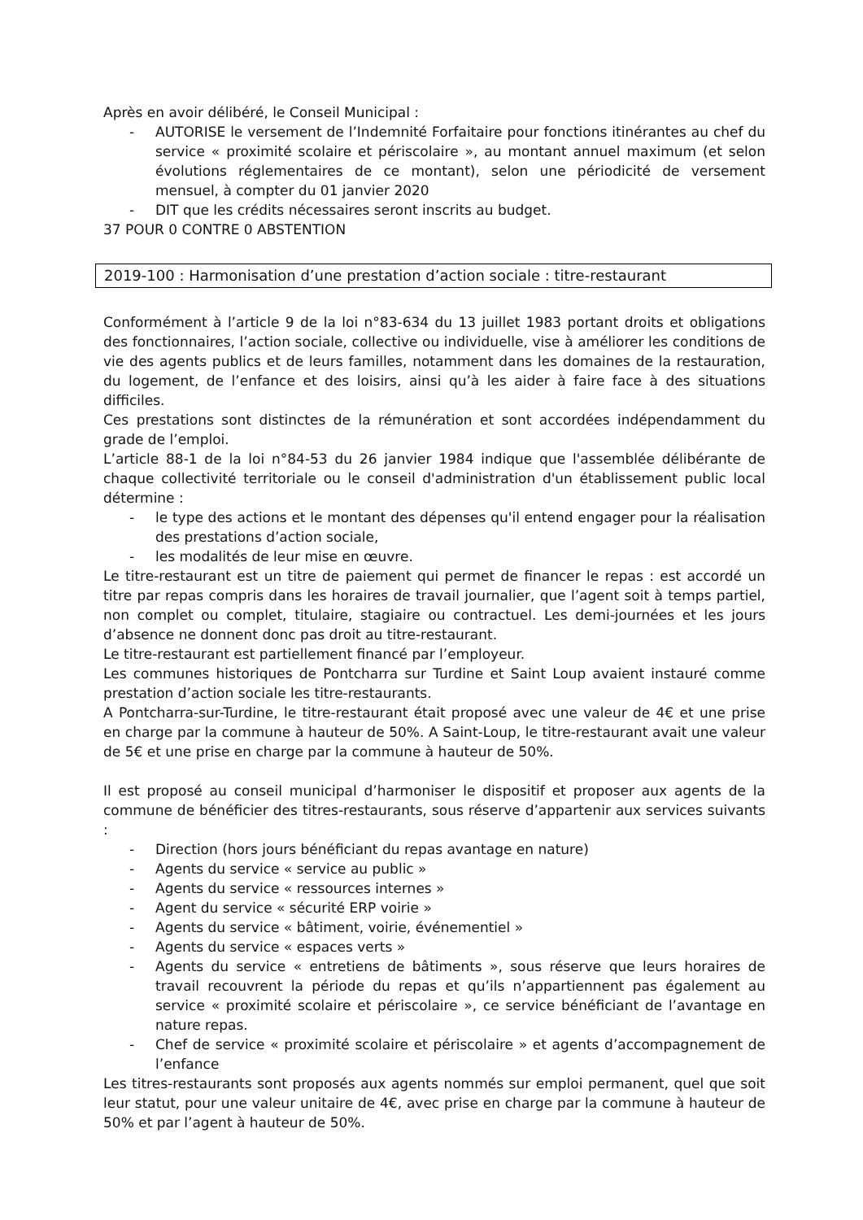Après en avoir délibéré, le Conseil Municipal :
- AUTORISE le versement de l’Indemnité Forfaitaire pour fonctions itinérantes au chef du service « proximité scolaire et périscolaire », au montant annuel maximum (et selon évolutions réglementaires de ce montant), selon une périodicité de versement mensuel, à compter du 01 janvier 2020
- DIT que les crédits nécessaires seront inscrits au budget.
37 POUR 0 CONTRE 0 ABSTENTION
2019-100 : Harmonisation d’une prestation d’action sociale : titre-restaurant
Conformément à l’article 9 de la loi n°83-634 du 13 juillet 1983 portant droits et obligations des fonctionnaires, l’action sociale, collective ou individuelle, vise à améliorer les conditions de vie des agents publics et de leurs familles, notamment dans les domaines de la restauration, du logement, de l’enfance et des loisirs, ainsi qu’à les aider à faire face à des situations difficiles.
Ces prestations sont distinctes de la rémunération et sont accordées indépendamment du grade de l’emploi.
L’article 88-1 de la loi n°84-53 du 26 janvier 1984 indique que l'assemblée délibérante de chaque collectivité territoriale ou le conseil d'administration d'un établissement public local détermine :
- le type des actions et le montant des dépenses qu'il entend engager pour la réalisation des prestations d’action sociale,
- les modalités de leur mise en œuvre.
Le titre-restaurant est un titre de paiement qui permet de financer le repas : est accordé un titre par repas compris dans les horaires de travail journalier, que l’agent soit à temps partiel, non complet ou complet, titulaire, stagiaire ou contractuel. Les demi-journées et les jours d’absence ne donnent donc pas droit au titre-restaurant.
Le titre-restaurant est partiellement financé par l’employeur.
Les communes historiques de Pontcharra sur Turdine et Saint Loup avaient instauré comme prestation d’action sociale les titre-restaurants.
A Pontcharra-sur-Turdine, le titre-restaurant était proposé avec une valeur de 4€ et une prise en charge par la commune à hauteur de 50%. A Saint-Loup, le titre-restaurant avait une valeur de 5€ et une prise en charge par la commune à hauteur de 50%.
Il est proposé au conseil municipal d’harmoniser le dispositif et proposer aux agents de la commune de bénéficier des titres-restaurants, sous réserve d’appartenir aux services suivants :
- Direction (hors jours bénéficiant du repas avantage en nature)
- Agents du service « service au public »
- Agents du service « ressources internes »
- Agent du service « sécurité ERP voirie »
- Agents du service « bâtiment, voirie, événementiel »
- Agents du service « espaces verts »
- Agents du service « entretiens de bâtiments », sous réserve que leurs horaires de travail recouvrent la période du repas et qu’ils n’appartiennent pas également au service « proximité scolaire et périscolaire », ce service bénéficiant de l’avantage en nature repas.
- Chef de service « proximité scolaire et périscolaire » et agents d’accompagnement de l’enfance
Les titres-restaurants sont proposés aux agents nommés sur emploi permanent, quel que soit leur statut, pour une valeur unitaire de 4€, avec prise en charge par la commune à hauteur de 50% et par l’agent à hauteur de 50%.